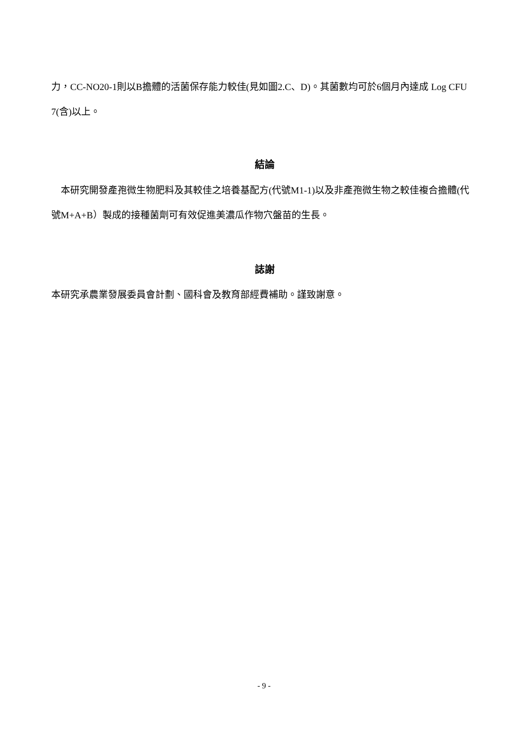力，CC-NO20-1則以B擔體的活菌保存能力較佳(見如圖2.C、D)。其菌數均可於6個月內達成 Log CFU 7(含)以上。
結論
本研究開發產孢微生物肥料及其較佳之培養基配方(代號M1-1)以及非產孢微生物之較佳複合擔體(代號M+A+B）製成的接種菌劑可有效促進美濃瓜作物穴盤苗的生長。
誌謝
本研究承農業發展委員會計劃、國科會及教育部經費補助。謹致謝意。
- 9 -